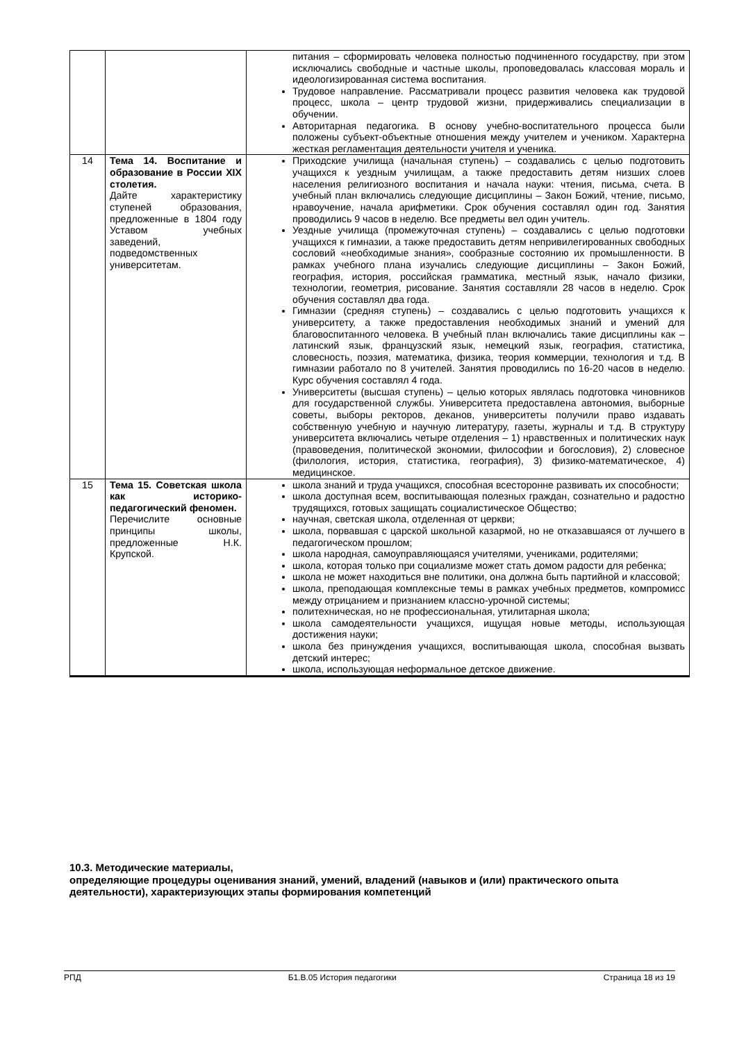| | | питания – сформировать человека полностью подчиненного государству, при этом исключались свободные и частные школы, проповедовалась классовая мораль и идеологизированная система воспитания. Трудовое направление. Рассматривали процесс развития человека как трудовой процесс, школа – центр трудовой жизни, придерживались специализации в обучении. Авторитарная педагогика. В основу учебно-воспитательного процесса были положены субъект-объектные отношения между учителем и учеником. Характерна жесткая регламентация деятельности учителя и ученика. |
| 14 | Тема 14. Воспитание и образование в России XIX столетия. Дайте характеристику ступеней образования, предложенные в 1804 году Уставом учебных заведений, подведомственных университетам. | Приходские училища (начальная ступень) – создавались с целью подготовить учащихся к уездным училищам, а также предоставить детям низших слоев населения религиозного воспитания и начала науки: чтения, письма, счета. В учебный план включались следующие дисциплины – Закон Божий, чтение, письмо, нравоучение, начала арифметики. Срок обучения составлял один год. Занятия проводились 9 часов в неделю. Все предметы вел один учитель. Уездные училища (промежуточная ступень) – создавались с целью подготовки учащихся к гимназии, а также предоставить детям непривилегированных свободных сословий «необходимые знания», сообразные состоянию их промышленности. В рамках учебного плана изучались следующие дисциплины – Закон Божий, география, история, российская грамматика, местный язык, начало физики, технологии, геометрия, рисование. Занятия составляли 28 часов в неделю. Срок обучения составлял два года. Гимназии (средняя ступень) – создавались с целью подготовить учащихся к университету, а также предоставления необходимых знаний и умений для благовоспитанного человека. В учебный план включались такие дисциплины как – латинский язык, французский язык, немецкий язык, география, статистика, словесность, поэзия, математика, физика, теория коммерции, технология и т.д. В гимназии работало по 8 учителей. Занятия проводились по 16-20 часов в неделю. Курс обучения составлял 4 года. Университеты (высшая ступень) – целью которых являлась подготовка чиновников для государственной службы. Университета предоставлена автономия, выборные советы, выборы ректоров, деканов, университеты получили право издавать собственную учебную и научную литературу, газеты, журналы и т.д. В структуру университета включались четыре отделения – 1) нравственных и политических наук (правоведения, политической экономии, философии и богословия), 2) словесное (филология, история, статистика, география), 3) физико-математическое, 4) медицинское. |
| 15 | Тема 15. Советская школа как историко-педагогический феномен. Перечислите основные принципы школы, предложенные Н.К. Крупской. | школа знаний и труда учащихся, способная всесторонне развивать их способности; школа доступная всем, воспитывающая полезных граждан, сознательно и радостно трудящихся, готовых защищать социалистическое Общество; научная, светская школа, отделенная от церкви; школа, порвавшая с царской школьной казармой, но не отказавшаяся от лучшего в педагогическом прошлом; школа народная, самоуправляющаяся учителями, учениками, родителями; школа, которая только при социализме может стать домом радости для ребенка; школа не может находиться вне политики, она должна быть партийной и классовой; школа, преподающая комплексные темы в рамках учебных предметов, компромисс между отрицанием и признанием классно-урочной системы; политехническая, но не профессиональная, утилитарная школа; школа самодеятельности учащихся, ищущая новые методы, использующая достижения науки; школа без принуждения учащихся, воспитывающая школа, способная вызвать детский интерес; школа, использующая неформальное детское движение. |
10.3. Методические материалы,
определяющие процедуры оценивания знаний, умений, владений (навыков и (или) практического опыта деятельности), характеризующих этапы формирования компетенций
РПД Б1.В.05 История педагогики Страница 18 из 19